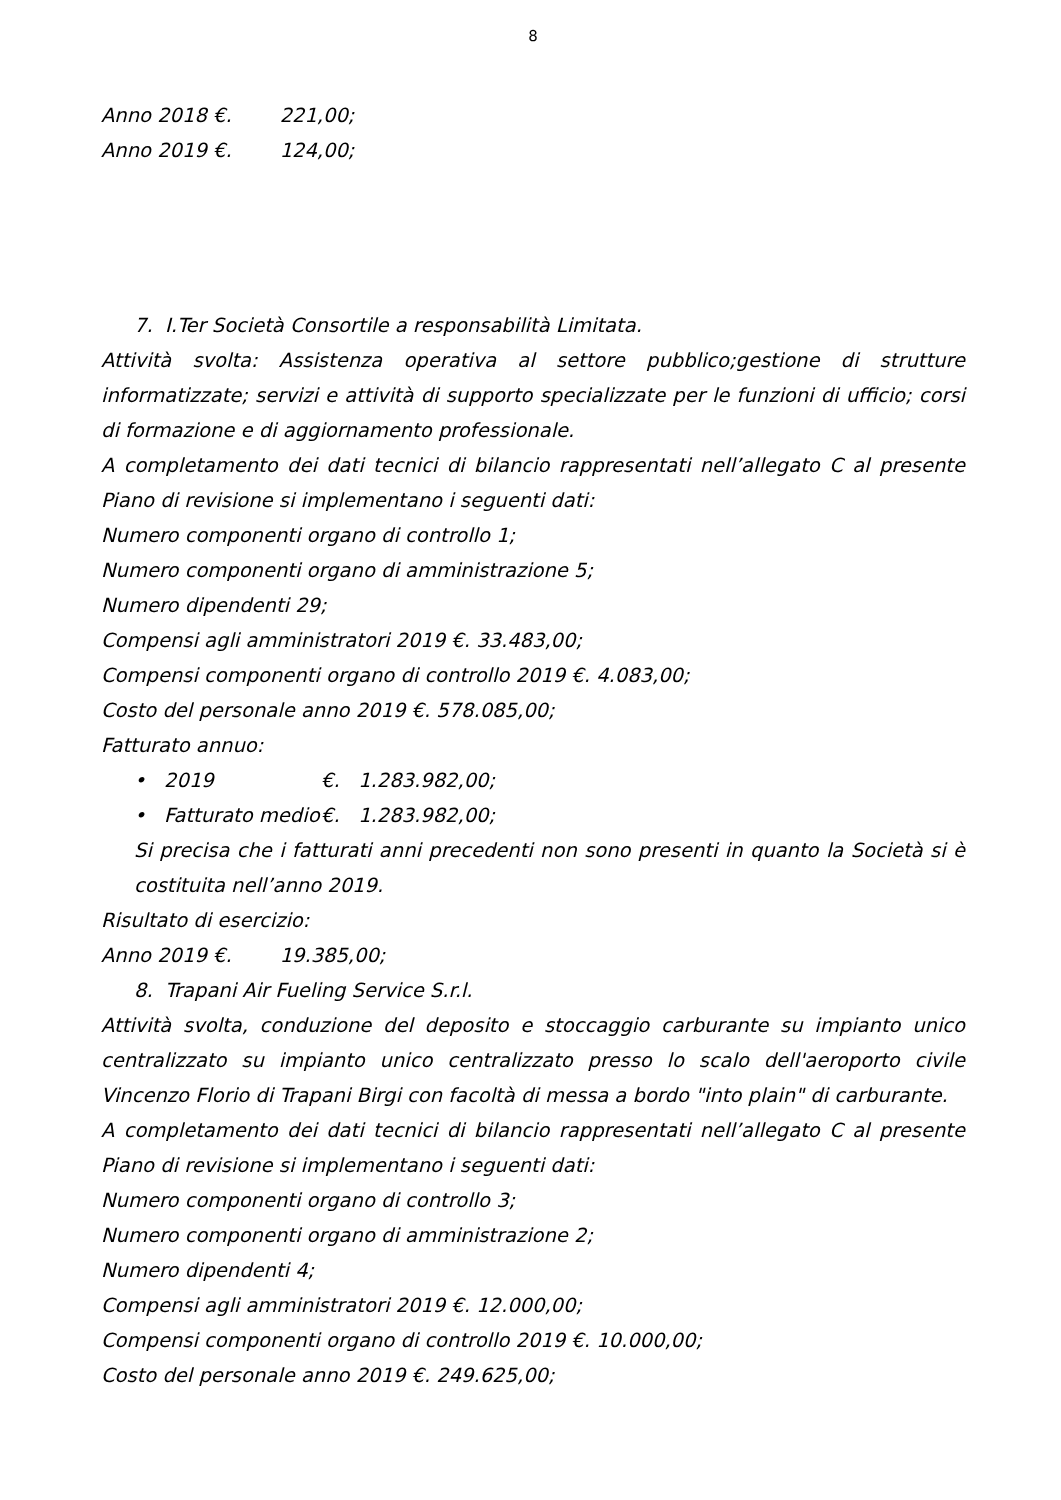8
Anno 2018 €. 221,00;
Anno 2019 €. 124,00;
7. I.Ter Società Consortile a responsabilità Limitata.
Attività svolta: Assistenza operativa al settore pubblico;gestione di strutture informatizzate; servizi e attività di supporto specializzate per le funzioni di ufficio; corsi di formazione e di aggiornamento professionale.
A completamento dei dati tecnici di bilancio rappresentati nell’allegato C al presente Piano di revisione si implementano i seguenti dati:
Numero componenti organo di controllo 1;
Numero componenti organo di amministrazione 5;
Numero dipendenti 29;
Compensi agli amministratori 2019 €. 33.483,00;
Compensi componenti organo di controllo 2019 €. 4.083,00;
Costo del personale anno 2019 €. 578.085,00;
Fatturato annuo:
• 2019 €. 1.283.982,00;
• Fatturato medio €. 1.283.982,00;
Si precisa che i fatturati anni precedenti non sono presenti in quanto la Società si è costituita nell’anno 2019.
Risultato di esercizio:
Anno 2019 €. 19.385,00;
8. Trapani Air Fueling Service S.r.l.
Attività svolta, conduzione del deposito e stoccaggio carburante su impianto unico centralizzato su impianto unico centralizzato presso lo scalo dell'aeroporto civile Vincenzo Florio di Trapani Birgi con facoltà di messa a bordo "into plain" di carburante.
A completamento dei dati tecnici di bilancio rappresentati nell’allegato C al presente Piano di revisione si implementano i seguenti dati:
Numero componenti organo di controllo 3;
Numero componenti organo di amministrazione 2;
Numero dipendenti 4;
Compensi agli amministratori 2019 €. 12.000,00;
Compensi componenti organo di controllo 2019 €. 10.000,00;
Costo del personale anno 2019 €. 249.625,00;